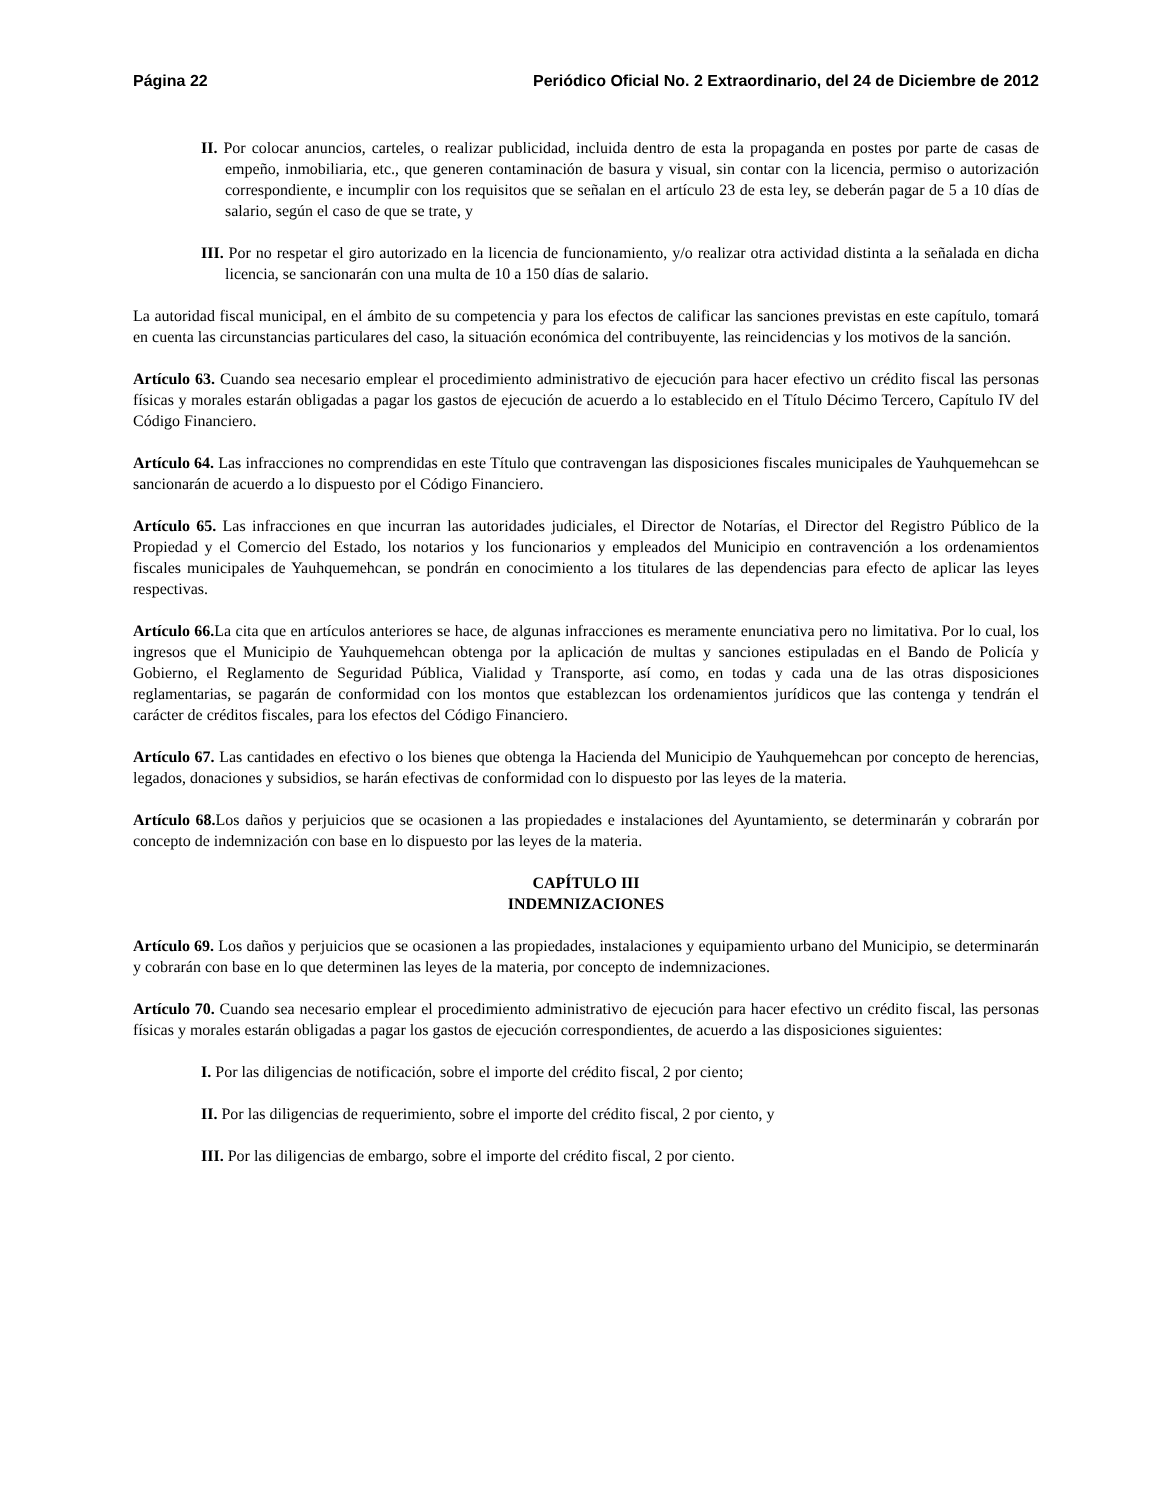Página 22 Periódico Oficial No. 2 Extraordinario, del 24 de Diciembre de 2012
II. Por colocar anuncios, carteles, o realizar publicidad, incluida dentro de esta la propaganda en postes por parte de casas de empeño, inmobiliaria, etc., que generen contaminación de basura y visual, sin contar con la licencia, permiso o autorización correspondiente, e incumplir con los requisitos que se señalan en el artículo 23 de esta ley, se deberán pagar de 5 a 10 días de salario, según el caso de que se trate, y
III. Por no respetar el giro autorizado en la licencia de funcionamiento, y/o realizar otra actividad distinta a la señalada en dicha licencia, se sancionarán con una multa de 10 a 150 días de salario.
La autoridad fiscal municipal, en el ámbito de su competencia y para los efectos de calificar las sanciones previstas en este capítulo, tomará en cuenta las circunstancias particulares del caso, la situación económica del contribuyente, las reincidencias y los motivos de la sanción.
Artículo 63. Cuando sea necesario emplear el procedimiento administrativo de ejecución para hacer efectivo un crédito fiscal las personas físicas y morales estarán obligadas a pagar los gastos de ejecución de acuerdo a lo establecido en el Título Décimo Tercero, Capítulo IV del Código Financiero.
Artículo 64. Las infracciones no comprendidas en este Título que contravengan las disposiciones fiscales municipales de Yauhquemehcan se sancionarán de acuerdo a lo dispuesto por el Código Financiero.
Artículo 65. Las infracciones en que incurran las autoridades judiciales, el Director de Notarías, el Director del Registro Público de la Propiedad y el Comercio del Estado, los notarios y los funcionarios y empleados del Municipio en contravención a los ordenamientos fiscales municipales de Yauhquemehcan, se pondrán en conocimiento a los titulares de las dependencias para efecto de aplicar las leyes respectivas.
Artículo 66. La cita que en artículos anteriores se hace, de algunas infracciones es meramente enunciativa pero no limitativa. Por lo cual, los ingresos que el Municipio de Yauhquemehcan obtenga por la aplicación de multas y sanciones estipuladas en el Bando de Policía y Gobierno, el Reglamento de Seguridad Pública, Vialidad y Transporte, así como, en todas y cada una de las otras disposiciones reglamentarias, se pagarán de conformidad con los montos que establezcan los ordenamientos jurídicos que las contenga y tendrán el carácter de créditos fiscales, para los efectos del Código Financiero.
Artículo 67. Las cantidades en efectivo o los bienes que obtenga la Hacienda del Municipio de Yauhquemehcan por concepto de herencias, legados, donaciones y subsidios, se harán efectivas de conformidad con lo dispuesto por las leyes de la materia.
Artículo 68. Los daños y perjuicios que se ocasionen a las propiedades e instalaciones del Ayuntamiento, se determinarán y cobrarán por concepto de indemnización con base en lo dispuesto por las leyes de la materia.
CAPÍTULO III
INDEMNIZACIONES
Artículo 69. Los daños y perjuicios que se ocasionen a las propiedades, instalaciones y equipamiento urbano del Municipio, se determinarán y cobrarán con base en lo que determinen las leyes de la materia, por concepto de indemnizaciones.
Artículo 70. Cuando sea necesario emplear el procedimiento administrativo de ejecución para hacer efectivo un crédito fiscal, las personas físicas y morales estarán obligadas a pagar los gastos de ejecución correspondientes, de acuerdo a las disposiciones siguientes:
I. Por las diligencias de notificación, sobre el importe del crédito fiscal, 2 por ciento;
II. Por las diligencias de requerimiento, sobre el importe del crédito fiscal, 2 por ciento, y
III. Por las diligencias de embargo, sobre el importe del crédito fiscal, 2 por ciento.